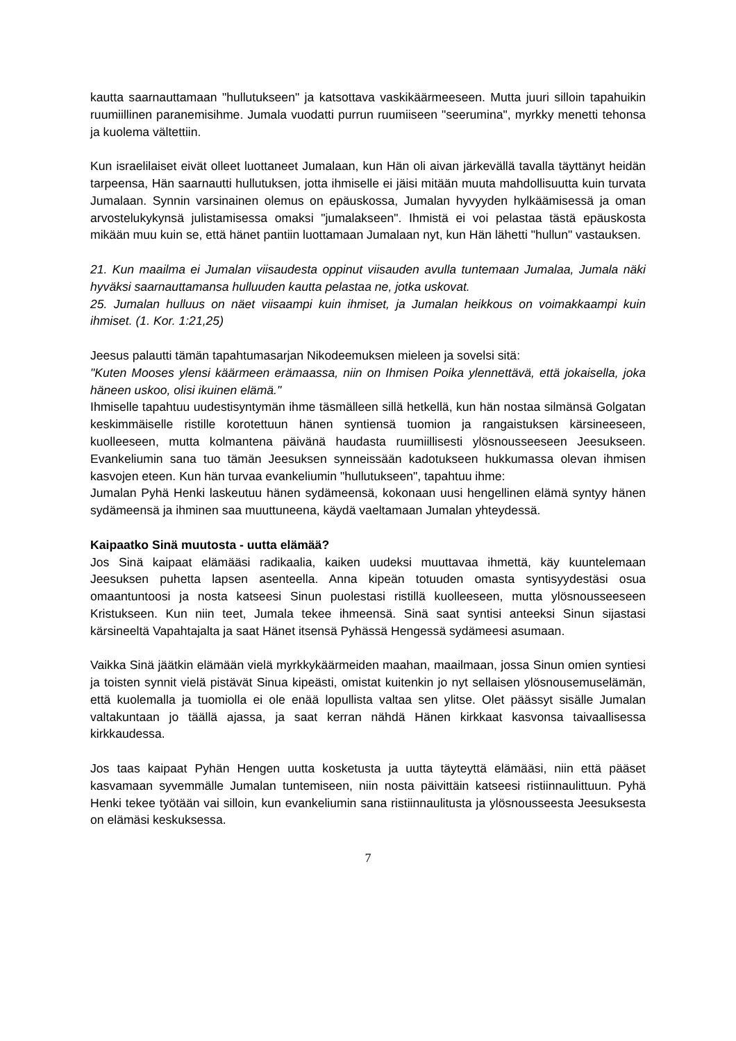kautta saarnauttamaan "hullutukseen" ja katsottava vaskikäärmeeseen. Mutta juuri silloin tapahuikin ruumiillinen paranemisihme. Jumala vuodatti purrun ruumiiseen "seerumina", myrkky menetti tehonsa ja kuolema vältettiin.
Kun israelilaiset eivät olleet luottaneet Jumalaan, kun Hän oli aivan järkevällä tavalla täyttänyt heidän tarpeensa, Hän saarnautti hullutuksen, jotta ihmiselle ei jäisi mitään muuta mahdollisuutta kuin turvata Jumalaan. Synnin varsinainen olemus on epäuskossa, Jumalan hyvyyden hylkäämisessä ja oman arvostelukykynsä julistamisessa omaksi "jumalakseen". Ihmistä ei voi pelastaa tästä epäuskosta mikään muu kuin se, että hänet pantiin luottamaan Jumalaan nyt, kun Hän lähetti "hullun" vastauksen.
21. Kun maailma ei Jumalan viisaudesta oppinut viisauden avulla tuntemaan Jumalaa, Jumala näki hyväksi saarnauttamansa hulluuden kautta pelastaa ne, jotka uskovat.
25. Jumalan hulluus on näet viisaampi kuin ihmiset, ja Jumalan heikkous on voimakkaampi kuin ihmiset. (1. Kor. 1:21,25)
Jeesus palautti tämän tapahtumasarjan Nikodeemuksen mieleen ja sovelsi sitä:
"Kuten Mooses ylensi käärmeen erämaassa, niin on Ihmisen Poika ylennettävä, että jokaisella, joka häneen uskoo, olisi ikuinen elämä."
Ihmiselle tapahtuu uudestisyntymän ihme täsmälleen sillä hetkellä, kun hän nostaa silmänsä Golgatan keskimmäiselle ristille korotettuun hänen syntiensä tuomion ja rangaistuksen kärsineeseen, kuolleeseen, mutta kolmantena päivänä haudasta ruumiillisesti ylösnousseeseen Jeesukseen. Evankeliumin sana tuo tämän Jeesuksen synneissään kadotukseen hukkumassa olevan ihmisen kasvojen eteen. Kun hän turvaa evankeliumin "hullutukseen", tapahtuu ihme:
Jumalan Pyhä Henki laskeutuu hänen sydämeensä, kokonaan uusi hengellinen elämä syntyy hänen sydämeensä ja ihminen saa muuttuneena, käydä vaeltamaan Jumalan yhteydessä.
Kaipaatko Sinä muutosta - uutta elämää?
Jos Sinä kaipaat elämääsi radikaalia, kaiken uudeksi muuttavaa ihmettä, käy kuuntelemaan Jeesuksen puhetta lapsen asenteella. Anna kipeän totuuden omasta syntisyydestäsi osua omaantuntoosi ja nosta katseesi Sinun puolestasi ristillä kuolleeseen, mutta ylösnousseeseen Kristukseen. Kun niin teet, Jumala tekee ihmeensä. Sinä saat syntisi anteeksi Sinun sijastasi kärsineeltä Vapahtajalta ja saat Hänet itsensä Pyhässä Hengessä sydämeesi asumaan.
Vaikka Sinä jäätkin elämään vielä myrkkykäärmeiden maahan, maailmaan, jossa Sinun omien syntiesi ja toisten synnit vielä pistävät Sinua kipeästi, omistat kuitenkin jo nyt sellaisen ylösnousemuselämän, että kuolemalla ja tuomiolla ei ole enää lopullista valtaa sen ylitse. Olet päässyt sisälle Jumalan valtakuntaan jo täällä ajassa, ja saat kerran nähdä Hänen kirkkaat kasvonsa taivaallisessa kirkkaudessa.
Jos taas kaipaat Pyhän Hengen uutta kosketusta ja uutta täyteyttä elämääsi, niin että pääset kasvamaan syvemmälle Jumalan tuntemiseen, niin nosta päivittäin katseesi ristiinnaulittuun. Pyhä Henki tekee työtään vai silloin, kun evankeliumin sana ristiinnaulitusta ja ylösnousseesta Jeesuksesta on elämäsi keskuksessa.
7